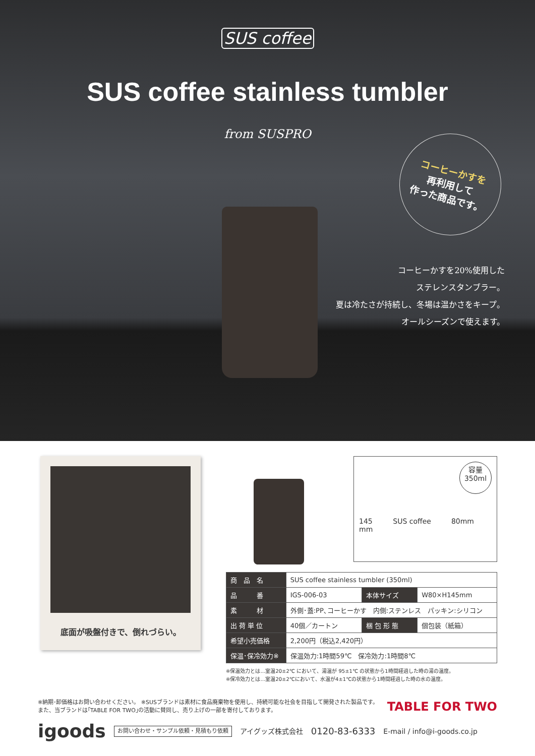SUS coffee
SUS coffee stainless tumbler
from SUSPRO
コーヒーかすを
再利用して
作った商品です。
コーヒーかすを20%使用した
ステレンスタンブラー。
夏は冷たさが持続し、冬場は温かさをキープ。
オールシーズンで使えます。
底面が吸盤付きで、倒れづらい。
容量
350ml
145
mm SUS coffee 80mm
| 商 品 名 | SUS coffee stainless tumbler (350ml) | | |
| 品 番 | IGS-006-03 | 本体サイズ | W80×H145mm |
| 素 材 | 外側･蓋:PP､コーヒーかす 内側:ステンレス パッキン:シリコン | | |
| 出 荷 単 位 | 40個／カートン | 梱 包 形 態 | 個包装（紙箱） |
| 希望小売価格 | 2,200円（税込2,420円） | | |
| 保温･保冷効力※ | 保温効力:1時間59℃ 保冷効力:1時間8℃ | | |
※保温効力とは…室温20±2℃ において、湯温が 95±1℃ の状態から1時間経過した時の湯の温度。
※保冷効力とは…室温20±2℃において、水温が4±1℃の状態から1時間経過した時の水の温度。
※納期･卸価格はお問い合わせください。 ※SUSブランドは素材に食品廃棄物を使用し、持続可能な社会を目指して開発された製品です。
また、当ブランドは｢TABLE FOR TWO｣の活動に賛同し、売り上げの一部を寄付しております。
TABLE FOR TWO
igoods お問い合わせ・サンプル依頼・見積もり依頼 アイグッズ株式会社 0120-83-6333 E-mail / info@i-goods.co.jp